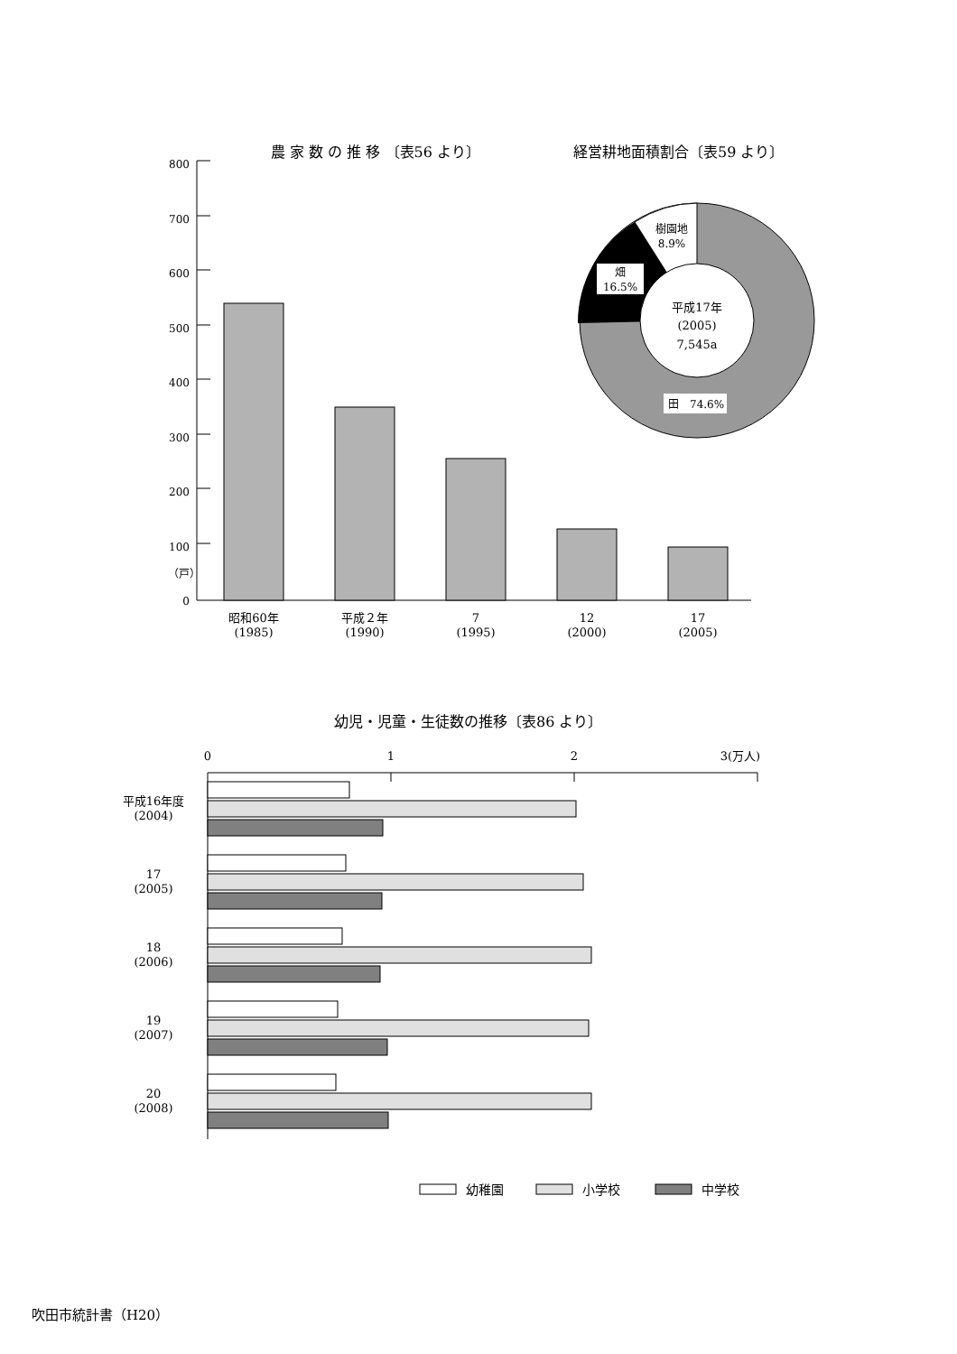農 家 数 の 推 移 〔表56 より〕
経営耕地面積割合〔表59 より〕
800
700
600
500
400
300
200
100
0
（戸）
昭和60年
(1985)
平成２年
(1990)
7
(1995)
12
(2000)
17
(2005)
平成17年
(2005)
7,545a
樹園地
8.9%
畑
16.5%
田　74.6%
幼児・児童・生徒数の推移〔表86 より〕
0
1
2
3(万人)
平成16年度
(2004)
17
(2005)
18
(2006)
19
(2007)
20
(2008)
幼稚園
小学校
中学校
吹田市統計書（H20）